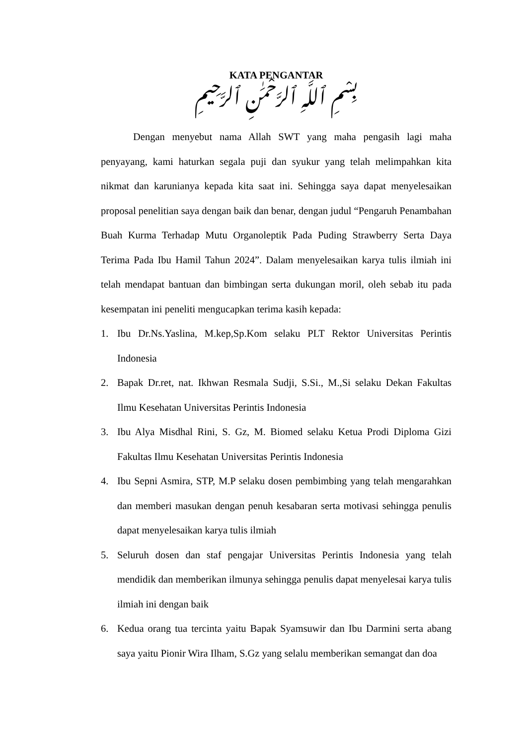KATA PENGANTAR
بِسْمِ ٱللَّهِ ٱلرَّحْمَٰنِ ٱلرَّحِيمِ
Dengan menyebut nama Allah SWT yang maha pengasih lagi maha penyayang, kami haturkan segala puji dan syukur yang telah melimpahkan kita nikmat dan karunianya kepada kita saat ini. Sehingga saya dapat menyelesaikan proposal penelitian saya dengan baik dan benar, dengan judul “Pengaruh Penambahan Buah Kurma Terhadap Mutu Organoleptik Pada Puding Strawberry Serta Daya Terima Pada Ibu Hamil Tahun 2024”. Dalam menyelesaikan karya tulis ilmiah ini telah mendapat bantuan dan bimbingan serta dukungan moril, oleh sebab itu pada kesempatan ini peneliti mengucapkan terima kasih kepada:
1. Ibu Dr.Ns.Yaslina, M.kep,Sp.Kom selaku PLT Rektor Universitas Perintis Indonesia
2. Bapak Dr.ret, nat. Ikhwan Resmala Sudji, S.Si., M.,Si selaku Dekan Fakultas Ilmu Kesehatan Universitas Perintis Indonesia
3. Ibu Alya Misdhal Rini, S. Gz, M. Biomed selaku Ketua Prodi Diploma Gizi Fakultas Ilmu Kesehatan Universitas Perintis Indonesia
4. Ibu Sepni Asmira, STP, M.P selaku dosen pembimbing yang telah mengarahkan dan memberi masukan dengan penuh kesabaran serta motivasi sehingga penulis dapat menyelesaikan karya tulis ilmiah
5. Seluruh dosen dan staf pengajar Universitas Perintis Indonesia yang telah mendidik dan memberikan ilmunya sehingga penulis dapat menyelesai karya tulis ilmiah ini dengan baik
6. Kedua orang tua tercinta yaitu Bapak Syamsuwir dan Ibu Darmini serta abang saya yaitu Pionir Wira Ilham, S.Gz yang selalu memberikan semangat dan doa